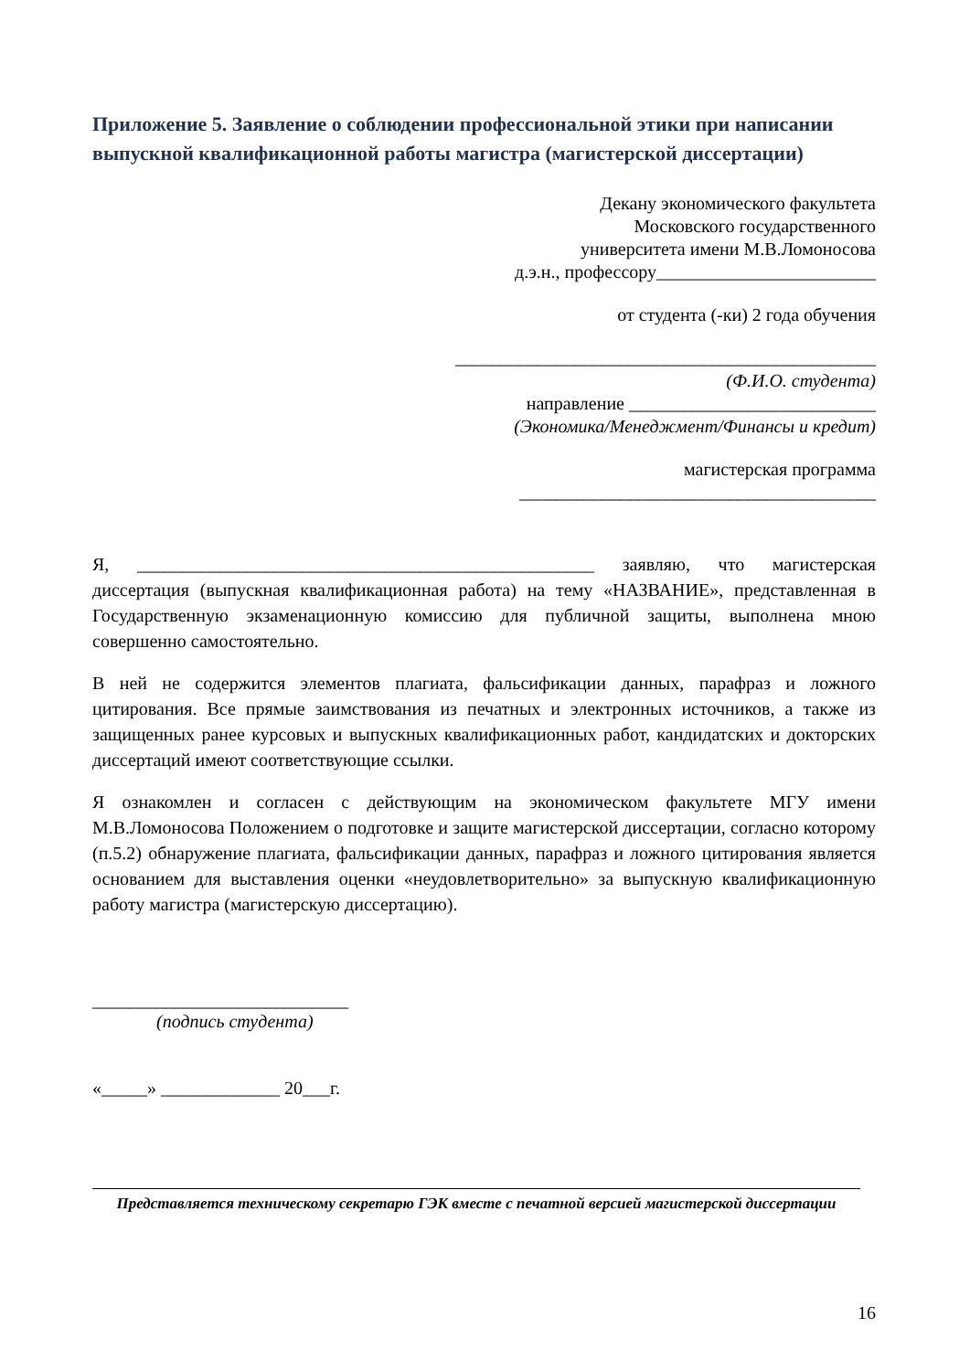Приложение 5. Заявление о соблюдении профессиональной этики при написании выпускной квалификационной работы магистра (магистерской диссертации)
Декану экономического факультета
Московского государственного
университета имени М.В.Ломоносова
д.э.н., профессору________________________
от студента (-ки) 2 года обучения
______________________________________________
(Ф.И.О. студента)
направление ___________________________
(Экономика/Менеджмент/Финансы и кредит)
магистерская программа
_______________________________________
Я, __________________________________________________ заявляю, что магистерская диссертация (выпускная квалификационная работа) на тему «НАЗВАНИЕ», представленная в Государственную экзаменационную комиссию для публичной защиты, выполнена мною совершенно самостоятельно.
В ней не содержится элементов плагиата, фальсификации данных, парафраз и ложного цитирования. Все прямые заимствования из печатных и электронных источников, а также из защищенных ранее курсовых и выпускных квалификационных работ, кандидатских и докторских диссертаций имеют соответствующие ссылки.
Я ознакомлен и согласен с действующим на экономическом факультете МГУ имени М.В.Ломоносова Положением о подготовке и защите магистерской диссертации, согласно которому (п.5.2) обнаружение плагиата, фальсификации данных, парафраз и ложного цитирования является основанием для выставления оценки «неудовлетворительно» за выпускную квалификационную работу магистра (магистерскую диссертацию).
____________________________
(подпись студента)
«_____» _____________ 20___г.
Представляется техническому секретарю ГЭК вместе с печатной версией магистерской диссертации
16